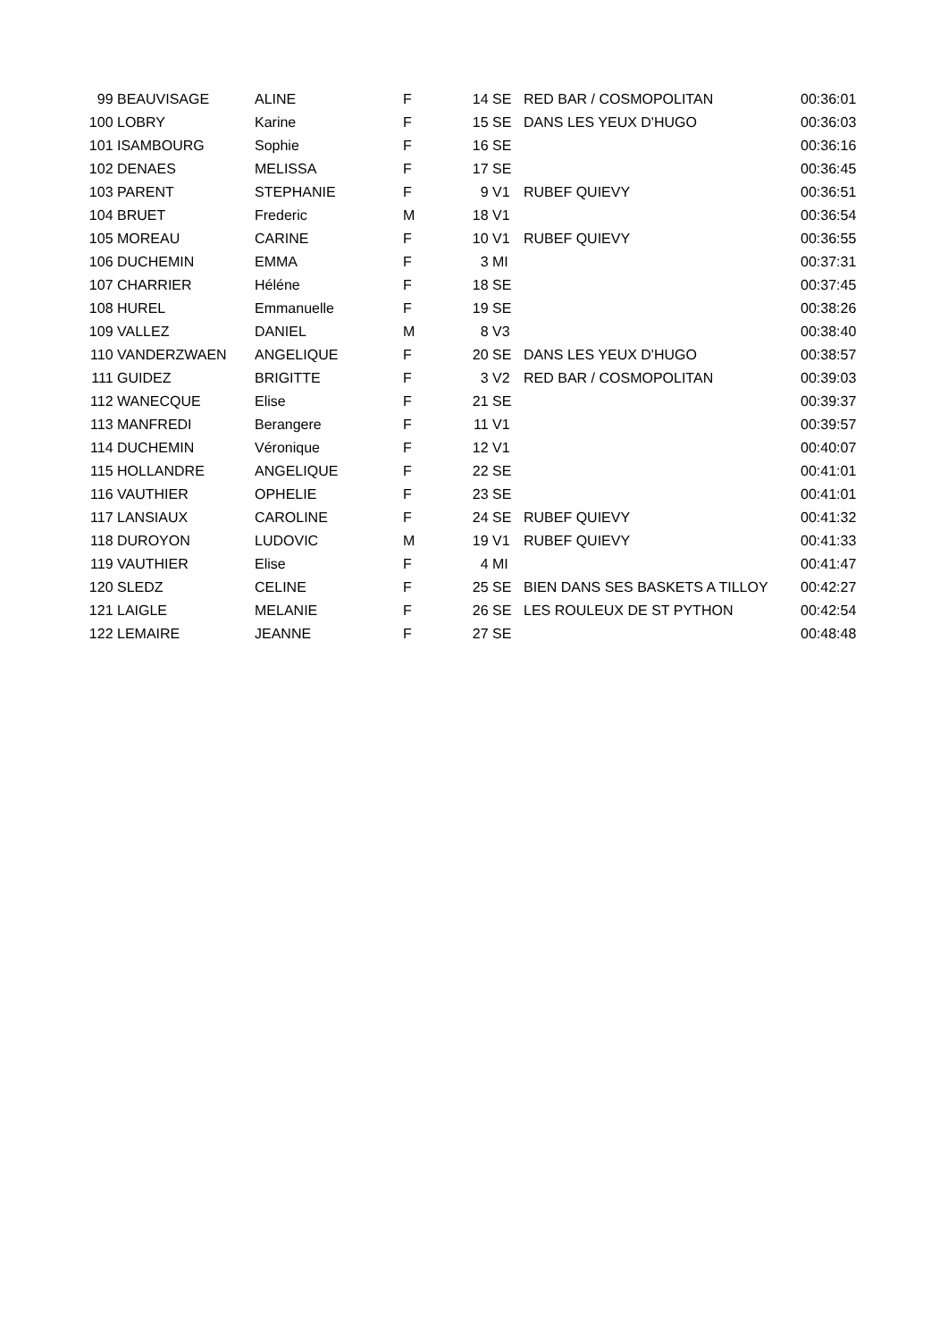| 99 | BEAUVISAGE | ALINE | F | 14 | SE | RED BAR / COSMOPOLITAN | 00:36:01 |
| 100 | LOBRY | Karine | F | 15 | SE | DANS LES YEUX D'HUGO | 00:36:03 |
| 101 | ISAMBOURG | Sophie | F | 16 | SE | | 00:36:16 |
| 102 | DENAES | MELISSA | F | 17 | SE | | 00:36:45 |
| 103 | PARENT | STEPHANIE | F | 9 | V1 | RUBEF QUIEVY | 00:36:51 |
| 104 | BRUET | Frederic | M | 18 | V1 | | 00:36:54 |
| 105 | MOREAU | CARINE | F | 10 | V1 | RUBEF QUIEVY | 00:36:55 |
| 106 | DUCHEMIN | EMMA | F | 3 | MI | | 00:37:31 |
| 107 | CHARRIER | Héléne | F | 18 | SE | | 00:37:45 |
| 108 | HUREL | Emmanuelle | F | 19 | SE | | 00:38:26 |
| 109 | VALLEZ | DANIEL | M | 8 | V3 | | 00:38:40 |
| 110 | VANDERZWAEN | ANGELIQUE | F | 20 | SE | DANS LES YEUX D'HUGO | 00:38:57 |
| 111 | GUIDEZ | BRIGITTE | F | 3 | V2 | RED BAR / COSMOPOLITAN | 00:39:03 |
| 112 | WANECQUE | Elise | F | 21 | SE | | 00:39:37 |
| 113 | MANFREDI | Berangere | F | 11 | V1 | | 00:39:57 |
| 114 | DUCHEMIN | Véronique | F | 12 | V1 | | 00:40:07 |
| 115 | HOLLANDRE | ANGELIQUE | F | 22 | SE | | 00:41:01 |
| 116 | VAUTHIER | OPHELIE | F | 23 | SE | | 00:41:01 |
| 117 | LANSIAUX | CAROLINE | F | 24 | SE | RUBEF QUIEVY | 00:41:32 |
| 118 | DUROYON | LUDOVIC | M | 19 | V1 | RUBEF QUIEVY | 00:41:33 |
| 119 | VAUTHIER | Elise | F | 4 | MI | | 00:41:47 |
| 120 | SLEDZ | CELINE | F | 25 | SE | BIEN DANS SES BASKETS A TILLOY | 00:42:27 |
| 121 | LAIGLE | MELANIE | F | 26 | SE | LES ROULEUX DE ST PYTHON | 00:42:54 |
| 122 | LEMAIRE | JEANNE | F | 27 | SE | | 00:48:48 |